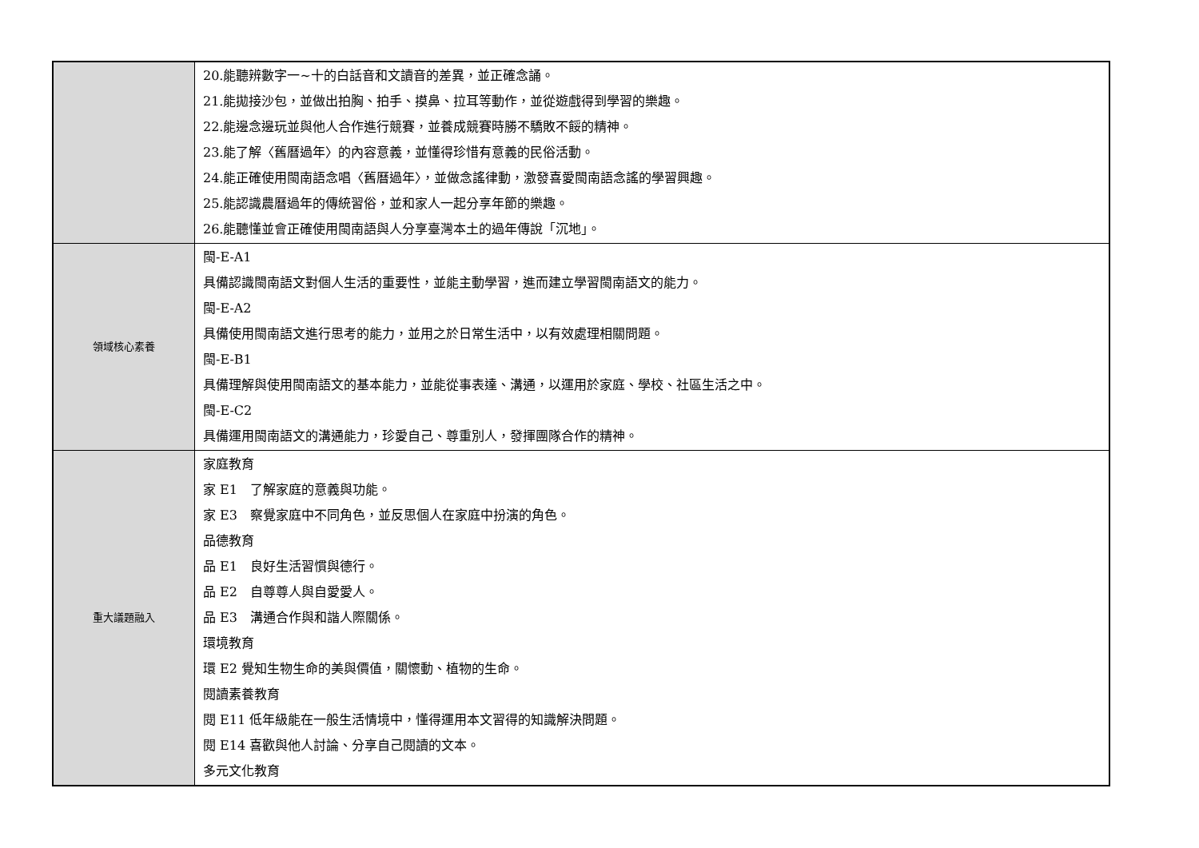| | 20.能聽辨數字一~十的白話音和文讀音的差異，並正確念誦。 21.能拋接沙包，並做出拍胸、拍手、摸鼻、拉耳等動作，並從遊戲得到學習的樂趣。 22.能邊念邊玩並與他人合作進行競賽，並養成競賽時勝不驕敗不餒的精神。 23.能了解〈舊曆過年〉的內容意義，並懂得珍惜有意義的民俗活動。 24.能正確使用閩南語念唱〈舊曆過年〉，並做念謠律動，激發喜愛閩南語念謠的學習興趣。 25.能認識農曆過年的傳統習俗，並和家人一起分享年節的樂趣。 26.能聽懂並會正確使用閩南語與人分享臺灣本土的過年傳說「沉地」。 |
| 領域核心素養 | 閩-E-A1 具備認識閩南語文對個人生活的重要性，並能主動學習，進而建立學習閩南語文的能力。 閩-E-A2 具備使用閩南語文進行思考的能力，並用之於日常生活中，以有效處理相關問題。 閩-E-B1 具備理解與使用閩南語文的基本能力，並能從事表達、溝通，以運用於家庭、學校、社區生活之中。 閩-E-C2 具備運用閩南語文的溝通能力，珍愛自己、尊重別人，發揮團隊合作的精神。 |
| 重大議題融入 | 家庭教育 家 E1 了解家庭的意義與功能。 家 E3 察覺家庭中不同角色，並反思個人在家庭中扮演的角色。 品德教育 品 E1 良好生活習慣與德行。 品 E2 自尊尊人與自愛愛人。 品 E3 溝通合作與和諧人際關係。 環境教育 環 E2 覺知生物生命的美與價值，關懷動、植物的生命。 閱讀素養教育 閱 E11 低年級能在一般生活情境中，懂得運用本文習得的知識解決問題。 閱 E14 喜歡與他人討論、分享自己閱讀的文本。 多元文化教育 |